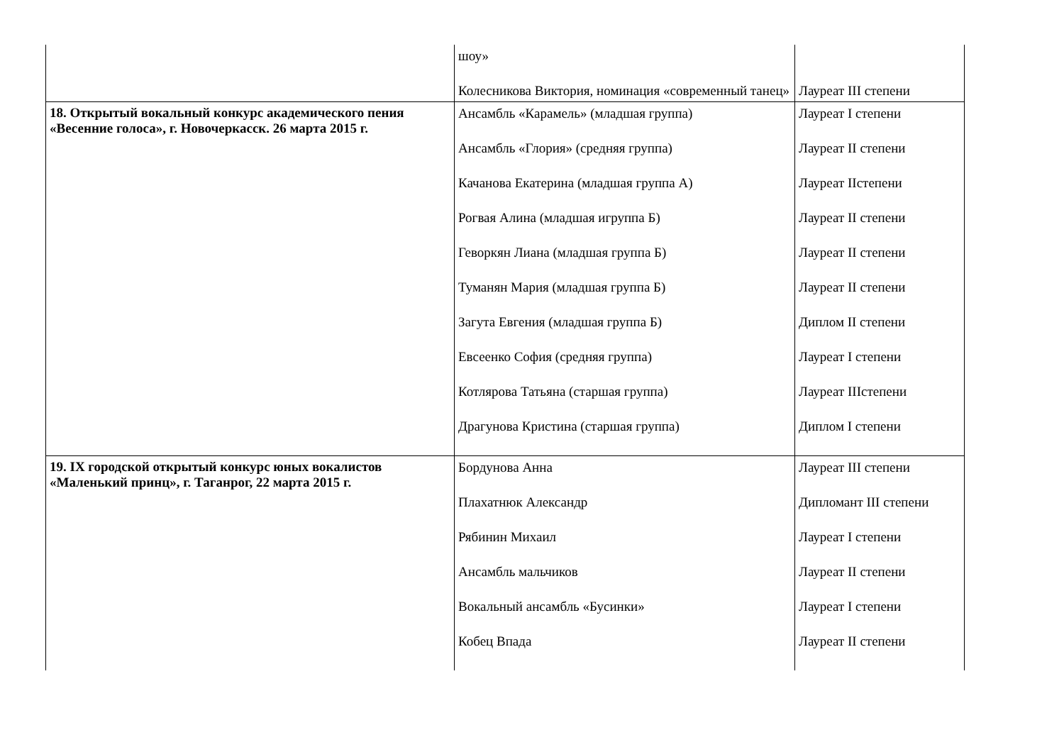| | шоу» Колесникова Виктория, номинация «современный танец» | Лауреат III степени |
| 18. Открытый вокальный конкурс академического пения «Весенние голоса», г. Новочеркасск. 26 марта 2015 г. | Ансамбль «Карамель» (младшая группа) Ансамбль «Глория» (средняя группа) Качанова Екатерина (младшая группа А) Рогвая Алина (младшая игруппа Б) Геворкян Лиана (младшая группа Б) Туманян Мария (младшая группа Б) Загута Евгения (младшая группа Б) Евсеенко София (средняя группа) Котлярова Татьяна (старшая группа) Драгунова Кристина (старшая группа) | Лауреат I степени Лауреат II степени Лауреат IIстепени Лауреат II степени Лауреат II степени Лауреат II степени Диплом II степени Лауреат I степени Лауреат IIIстепени Диплом I степени |
| 19. IX городской открытый конкурс юных вокалистов «Маленький принц», г. Таганрог, 22 марта 2015 г. | Бордунова Анна Плахатнюк Александр Рябинин Михаил Ансамбль мальчиков Вокальный ансамбль «Бусинки» Кобец Впада | Лауреат III степени Дипломант III степени Лауреат I степени Лауреат II степени Лауреат I степени Лауреат II степени |